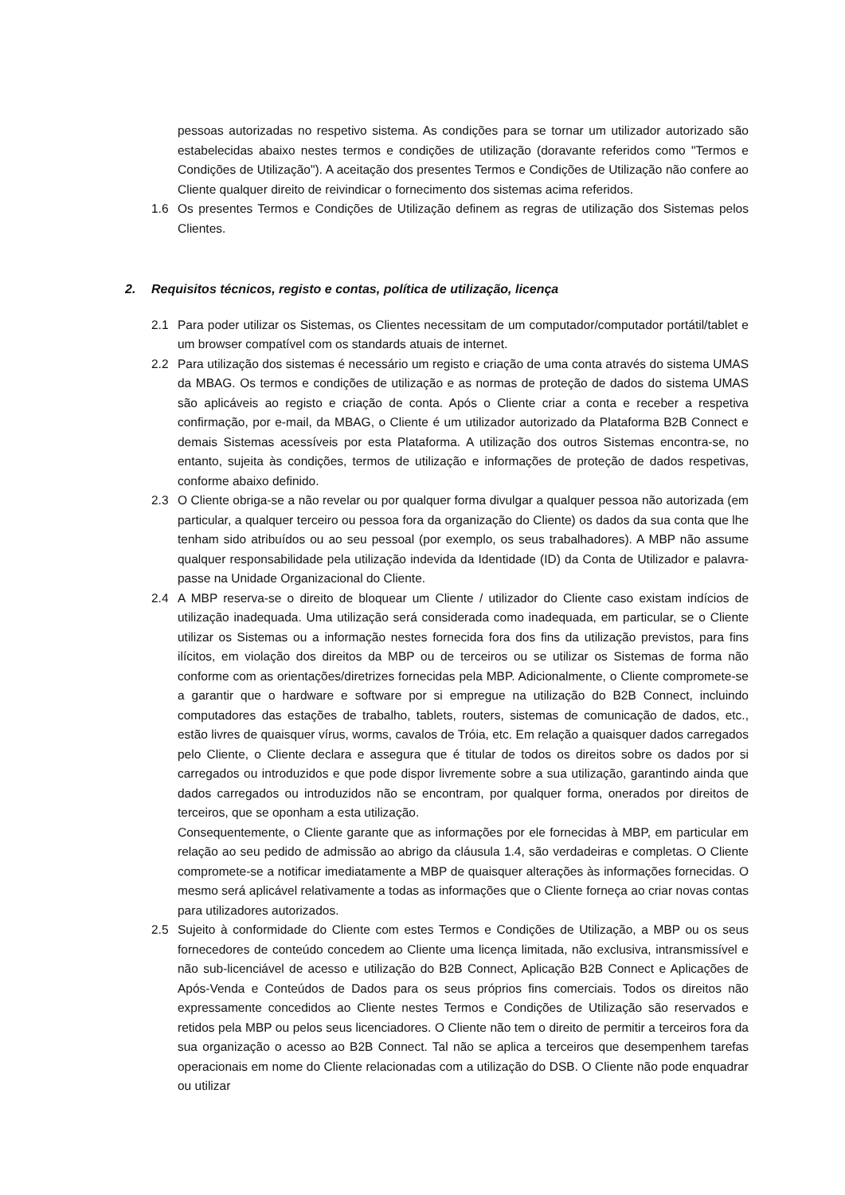pessoas autorizadas no respetivo sistema. As condições para se tornar um utilizador autorizado são estabelecidas abaixo nestes termos e condições de utilização (doravante referidos como "Termos e Condições de Utilização"). A aceitação dos presentes Termos e Condições de Utilização não confere ao Cliente qualquer direito de reivindicar o fornecimento dos sistemas acima referidos.
1.6 Os presentes Termos e Condições de Utilização definem as regras de utilização dos Sistemas pelos Clientes.
2. Requisitos técnicos, registo e contas, política de utilização, licença
2.1 Para poder utilizar os Sistemas, os Clientes necessitam de um computador/computador portátil/tablet e um browser compatível com os standards atuais de internet.
2.2 Para utilização dos sistemas é necessário um registo e criação de uma conta através do sistema UMAS da MBAG. Os termos e condições de utilização e as normas de proteção de dados do sistema UMAS são aplicáveis ao registo e criação de conta. Após o Cliente criar a conta e receber a respetiva confirmação, por e-mail, da MBAG, o Cliente é um utilizador autorizado da Plataforma B2B Connect e demais Sistemas acessíveis por esta Plataforma. A utilização dos outros Sistemas encontra-se, no entanto, sujeita às condições, termos de utilização e informações de proteção de dados respetivas, conforme abaixo definido.
2.3 O Cliente obriga-se a não revelar ou por qualquer forma divulgar a qualquer pessoa não autorizada (em particular, a qualquer terceiro ou pessoa fora da organização do Cliente) os dados da sua conta que lhe tenham sido atribuídos ou ao seu pessoal (por exemplo, os seus trabalhadores). A MBP não assume qualquer responsabilidade pela utilização indevida da Identidade (ID) da Conta de Utilizador e palavra-passe na Unidade Organizacional do Cliente.
2.4 A MBP reserva-se o direito de bloquear um Cliente / utilizador do Cliente caso existam indícios de utilização inadequada. Uma utilização será considerada como inadequada, em particular, se o Cliente utilizar os Sistemas ou a informação nestes fornecida fora dos fins da utilização previstos, para fins ilícitos, em violação dos direitos da MBP ou de terceiros ou se utilizar os Sistemas de forma não conforme com as orientações/diretrizes fornecidas pela MBP. Adicionalmente, o Cliente compromete-se a garantir que o hardware e software por si empregue na utilização do B2B Connect, incluindo computadores das estações de trabalho, tablets, routers, sistemas de comunicação de dados, etc., estão livres de quaisquer vírus, worms, cavalos de Tróia, etc. Em relação a quaisquer dados carregados pelo Cliente, o Cliente declara e assegura que é titular de todos os direitos sobre os dados por si carregados ou introduzidos e que pode dispor livremente sobre a sua utilização, garantindo ainda que dados carregados ou introduzidos não se encontram, por qualquer forma, onerados por direitos de terceiros, que se oponham a esta utilização.
Consequentemente, o Cliente garante que as informações por ele fornecidas à MBP, em particular em relação ao seu pedido de admissão ao abrigo da cláusula 1.4, são verdadeiras e completas. O Cliente compromete-se a notificar imediatamente a MBP de quaisquer alterações às informações fornecidas. O mesmo será aplicável relativamente a todas as informações que o Cliente forneça ao criar novas contas para utilizadores autorizados.
2.5 Sujeito à conformidade do Cliente com estes Termos e Condições de Utilização, a MBP ou os seus fornecedores de conteúdo concedem ao Cliente uma licença limitada, não exclusiva, intransmissível e não sub-licenciável de acesso e utilização do B2B Connect, Aplicação B2B Connect e Aplicações de Após-Venda e Conteúdos de Dados para os seus próprios fins comerciais. Todos os direitos não expressamente concedidos ao Cliente nestes Termos e Condições de Utilização são reservados e retidos pela MBP ou pelos seus licenciadores. O Cliente não tem o direito de permitir a terceiros fora da sua organização o acesso ao B2B Connect. Tal não se aplica a terceiros que desempenhem tarefas operacionais em nome do Cliente relacionadas com a utilização do DSB. O Cliente não pode enquadrar ou utilizar